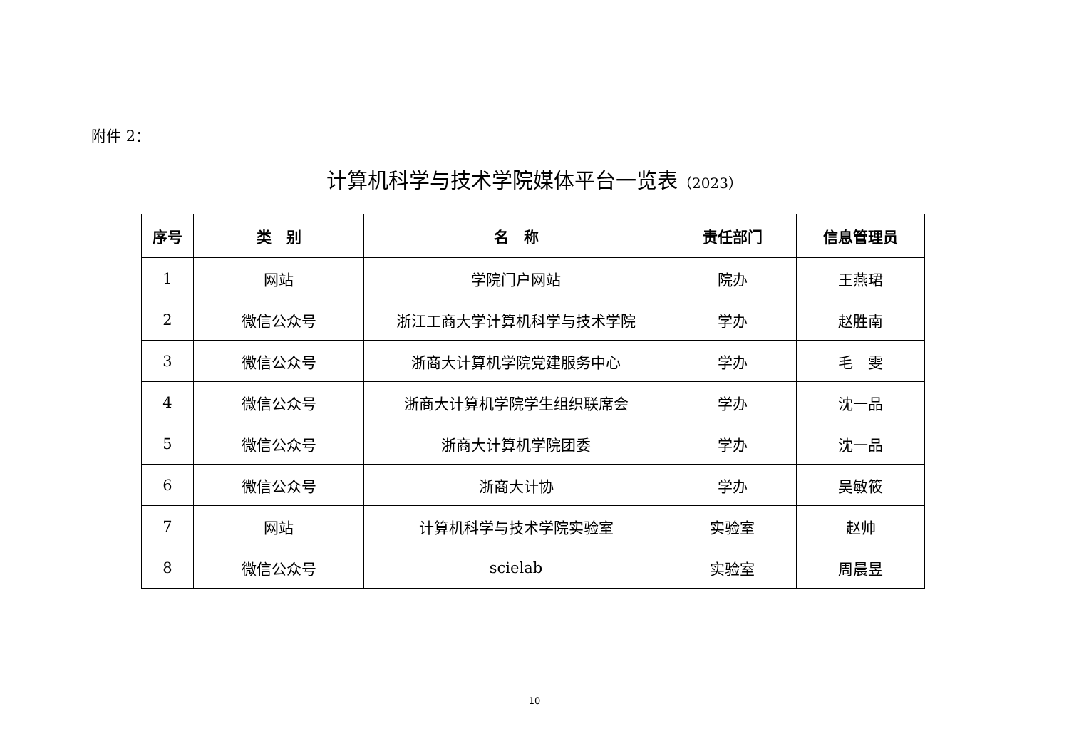附件 2：
计算机科学与技术学院媒体平台一览表（2023）
| 序号 | 类 别 | 名 称 | 责任部门 | 信息管理员 |
| --- | --- | --- | --- | --- |
| 1 | 网站 | 学院门户网站 | 院办 | 王燕珺 |
| 2 | 微信公众号 | 浙江工商大学计算机科学与技术学院 | 学办 | 赵胜南 |
| 3 | 微信公众号 | 浙商大计算机学院党建服务中心 | 学办 | 毛 雯 |
| 4 | 微信公众号 | 浙商大计算机学院学生组织联席会 | 学办 | 沈一品 |
| 5 | 微信公众号 | 浙商大计算机学院团委 | 学办 | 沈一品 |
| 6 | 微信公众号 | 浙商大计协 | 学办 | 吴敏筱 |
| 7 | 网站 | 计算机科学与技术学院实验室 | 实验室 | 赵帅 |
| 8 | 微信公众号 | scielab | 实验室 | 周晨昱 |
10